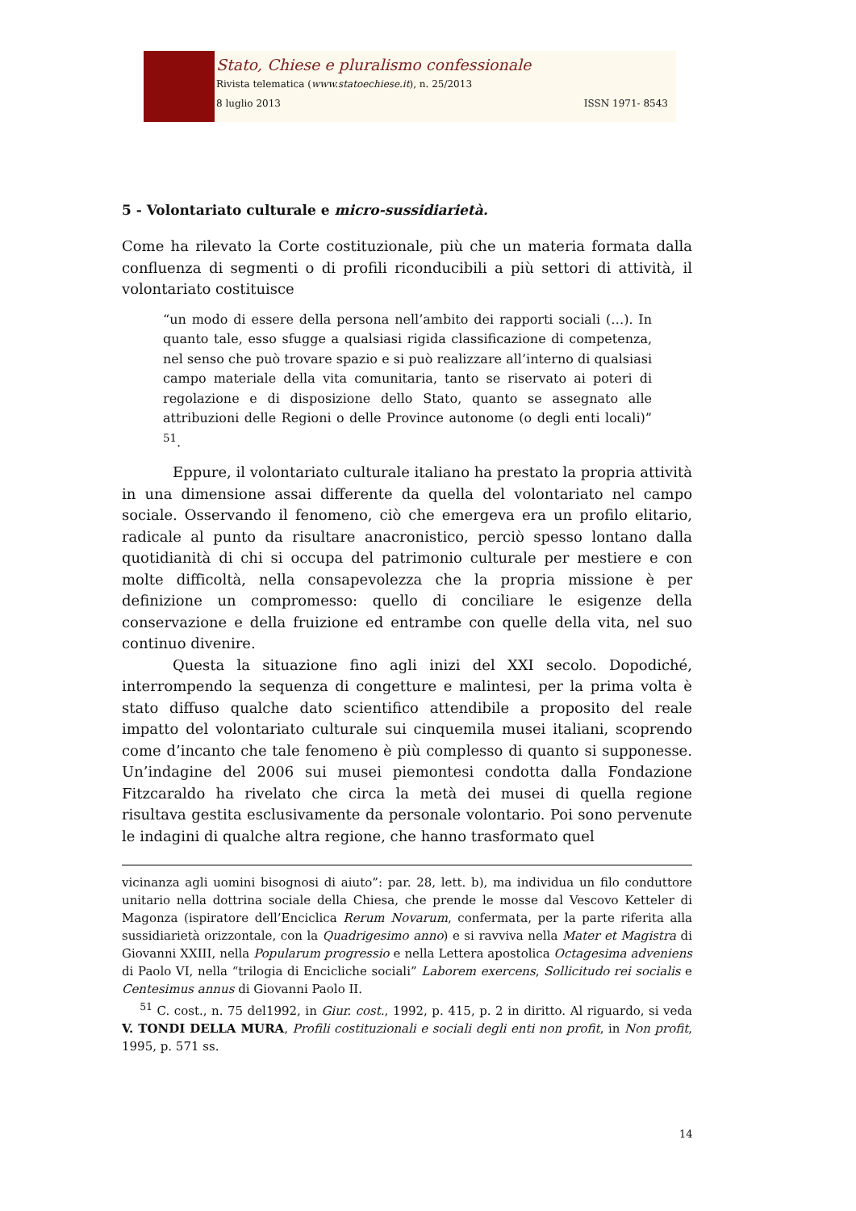Stato, Chiese e pluralismo confessionale
Rivista telematica (www.statoechiese.it), n. 25/2013
8 luglio 2013 ISSN 1971- 8543
5 - Volontariato culturale e micro-sussidiarietà.
Come ha rilevato la Corte costituzionale, più che un materia formata dalla confluenza di segmenti o di profili riconducibili a più settori di attività, il volontariato costituisce
“un modo di essere della persona nell’ambito dei rapporti sociali (…). In quanto tale, esso sfugge a qualsiasi rigida classificazione di competenza, nel senso che può trovare spazio e si può realizzare all’interno di qualsiasi campo materiale della vita comunitaria, tanto se riservato ai poteri di regolazione e di disposizione dello Stato, quanto se assegnato alle attribuzioni delle Regioni o delle Province autonome (o degli enti locali)” <sup>51</sup>.
Eppure, il volontariato culturale italiano ha prestato la propria attività in una dimensione assai differente da quella del volontariato nel campo sociale. Osservando il fenomeno, ciò che emergeva era un profilo elitario, radicale al punto da risultare anacronistico, perciò spesso lontano dalla quotidianità di chi si occupa del patrimonio culturale per mestiere e con molte difficoltà, nella consapevolezza che la propria missione è per definizione un compromesso: quello di conciliare le esigenze della conservazione e della fruizione ed entrambe con quelle della vita, nel suo continuo divenire.
Questa la situazione fino agli inizi del XXI secolo. Dopodiché, interrompendo la sequenza di congetture e malintesi, per la prima volta è stato diffuso qualche dato scientifico attendibile a proposito del reale impatto del volontariato culturale sui cinquemila musei italiani, scoprendo come d’incanto che tale fenomeno è più complesso di quanto si supponesse. Un’indagine del 2006 sui musei piemontesi condotta dalla Fondazione Fitzcaraldo ha rivelato che circa la metà dei musei di quella regione risultava gestita esclusivamente da personale volontario. Poi sono pervenute le indagini di qualche altra regione, che hanno trasformato quel
vicinanza agli uomini bisognosi di aiuto”: par. 28, lett. b), ma individua un filo conduttore unitario nella dottrina sociale della Chiesa, che prende le mosse dal Vescovo Ketteler di Magonza (ispiratore dell’Enciclica Rerum Novarum, confermata, per la parte riferita alla sussidiarietà orizzontale, con la Quadrigesimo anno) e si ravviva nella Mater et Magistra di Giovanni XXIII, nella Popularum progressio e nella Lettera apostolica Octagesima adveniens di Paolo VI, nella “trilogia di Encicliche sociali” Laborem exercens, Sollicitudo rei socialis e Centesimus annus di Giovanni Paolo II.
<sup>51</sup> C. cost., n. 75 del1992, in Giur. cost., 1992, p. 415, p. 2 in diritto. Al riguardo, si veda V. TONDI DELLA MURA, Profili costituzionali e sociali degli enti non profit, in Non profit, 1995, p. 571 ss.
14